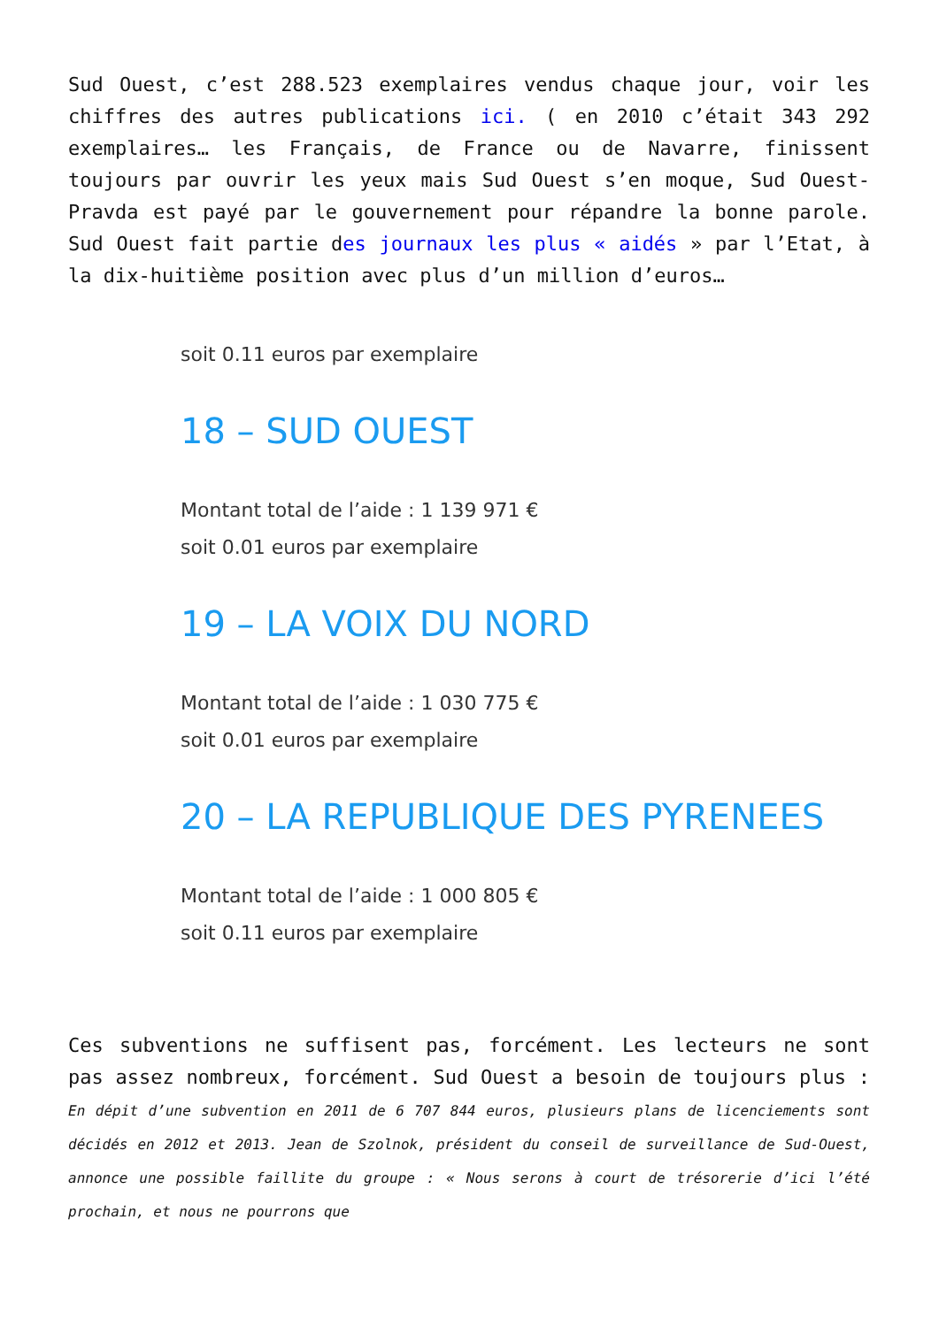Sud Ouest, c’est 288.523 exemplaires vendus chaque jour, voir les chiffres des autres publications ici. ( en 2010 c’était 343 292 exemplaires… les Français, de France ou de Navarre, finissent toujours par ouvrir les yeux mais Sud Ouest s’en moque, Sud Ouest-Pravda est payé par le gouvernement pour répandre la bonne parole. Sud Ouest fait partie des journaux les plus « aidés » par l’Etat, à la dix-huitième position avec plus d’un million d’euros…
soit 0.11 euros par exemplaire
18 – SUD OUEST
Montant total de l’aide : 1 139 971 €
soit 0.01 euros par exemplaire
19 – LA VOIX DU NORD
Montant total de l’aide : 1 030 775 €
soit 0.01 euros par exemplaire
20 – LA REPUBLIQUE DES PYRENEES
Montant total de l’aide : 1 000 805 €
soit 0.11 euros par exemplaire
Ces subventions ne suffisent pas, forcément. Les lecteurs ne sont pas assez nombreux, forcément. Sud Ouest a besoin de toujours plus : En dépit d’une subvention en 2011 de 6 707 844 euros, plusieurs plans de licenciements sont décidés en 2012 et 2013. Jean de Szolnok, président du conseil de surveillance de Sud-Ouest, annonce une possible faillite du groupe : « Nous serons à court de trésorerie d’ici l’été prochain, et nous ne pourrons que